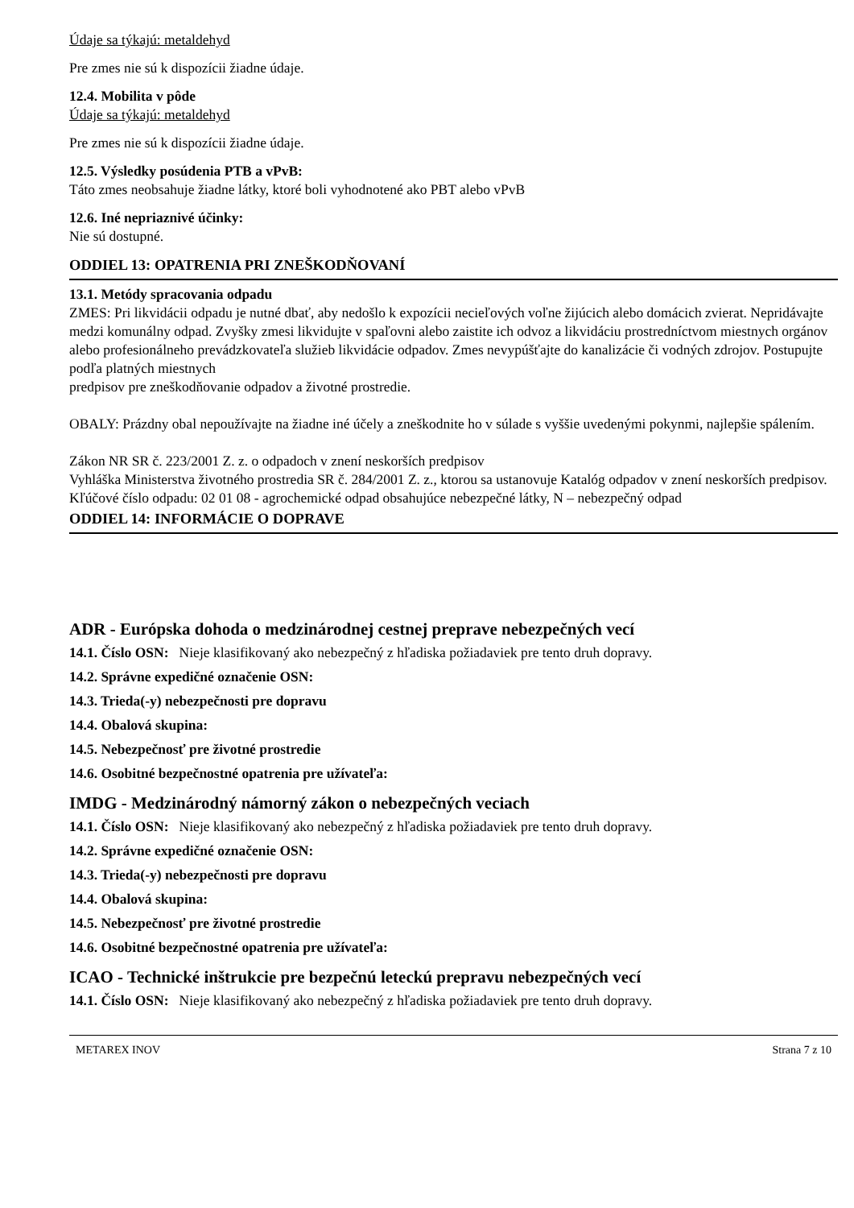Údaje sa týkajú: metaldehyd
Pre zmes nie sú k dispozícii žiadne údaje.
12.4. Mobilita v pôde
Údaje sa týkajú: metaldehyd
Pre zmes nie sú k dispozícii žiadne údaje.
12.5. Výsledky posúdenia PTB a vPvB:
Táto zmes neobsahuje žiadne látky, ktoré boli vyhodnotené ako PBT alebo vPvB
12.6. Iné nepriaznivé účinky:
Nie sú dostupné.
ODDIEL 13: OPATRENIA PRI ZNEŠKODŇOVANÍ
13.1. Metódy spracovania odpadu
ZMES: Pri likvidácii odpadu je nutné dbať, aby nedošlo k expozícii necieľových voľne žijúcich alebo domácich zvierat. Nepridávajte medzi komunálny odpad. Zvyšky zmesi likvidujte v spaľovni alebo zaistite ich odvoz a likvidáciu prostredníctvom miestnych orgánov alebo profesionálneho prevádzkovateľa služieb likvidácie odpadov. Zmes nevypúšťajte do kanalizácie či vodných zdrojov. Postupujte podľa platných miestnych
predpisov pre zneškodňovanie odpadov a životné prostredie.
OBALY: Prázdny obal nepoužívajte na žiadne iné účely a zneškodnite ho v súlade s vyššie uvedenými pokynmi, najlepšie spálením.
Zákon NR SR č. 223/2001 Z. z. o odpadoch v znení neskorších predpisov
Vyhláška Ministerstva životného prostredia SR č. 284/2001 Z. z., ktorou sa ustanovuje Katalóg odpadov v znení neskorších predpisov.
Kľúčové číslo odpadu: 02 01 08 - agrochemické odpad obsahujúce nebezpečné látky, N – nebezpečný odpad
ODDIEL 14: INFORMÁCIE O DOPRAVE
ADR - Európska dohoda o medzinárodnej cestnej preprave nebezpečných vecí
14.1. Číslo OSN: Nieje klasifikovaný ako nebezpečný z hľadiska požiadaviek pre tento druh dopravy.
14.2. Správne expedičné označenie OSN:
14.3. Trieda(-y) nebezpečnosti pre dopravu
14.4. Obalová skupina:
14.5. Nebezpečnosť pre životné prostredie
14.6. Osobitné bezpečnostné opatrenia pre užívateľa:
IMDG - Medzinárodný námorný zákon o nebezpečných veciach
14.1. Číslo OSN: Nieje klasifikovaný ako nebezpečný z hľadiska požiadaviek pre tento druh dopravy.
14.2. Správne expedičné označenie OSN:
14.3. Trieda(-y) nebezpečnosti pre dopravu
14.4. Obalová skupina:
14.5. Nebezpečnosť pre životné prostredie
14.6. Osobitné bezpečnostné opatrenia pre užívateľa:
ICAO - Technické inštrukcie pre bezpečnú leteckú prepravu nebezpečných vecí
14.1. Číslo OSN: Nieje klasifikovaný ako nebezpečný z hľadiska požiadaviek pre tento druh dopravy.
METAREX INOV Strana 7 z 10